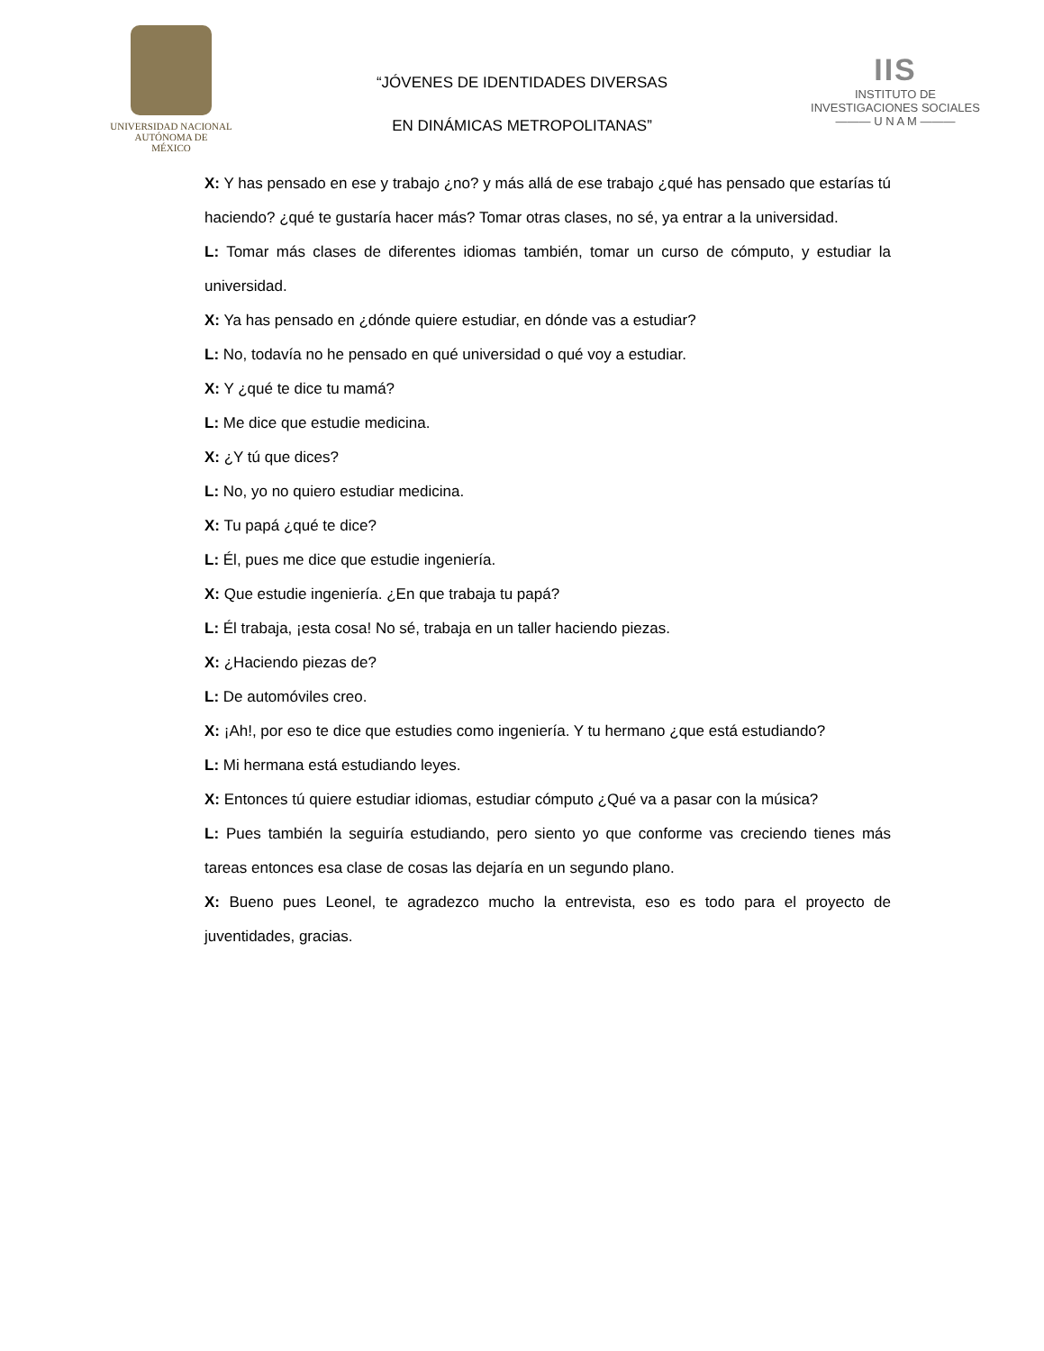UNIVERSIDAD NACIONAL
AUTÓNOMA DE
MÉXICO
“JÓVENES DE IDENTIDADES DIVERSAS
EN DINÁMICAS METROPOLITANAS”
IIS
INSTITUTO DE INVESTIGACIONES SOCIALES
——— U N A M ———
X: Y has pensado en ese y trabajo ¿no? y más allá de ese trabajo ¿qué has pensado que estarías tú haciendo? ¿qué te gustaría hacer más? Tomar otras clases, no sé, ya entrar a la universidad.
L: Tomar más clases de diferentes idiomas también, tomar un curso de cómputo, y estudiar la universidad.
X: Ya has pensado en ¿dónde quiere estudiar, en dónde vas a estudiar?
L: No, todavía no he pensado en qué universidad o qué voy a estudiar.
X: Y ¿qué te dice tu mamá?
L: Me dice que estudie medicina.
X: ¿Y tú que dices?
L: No, yo no quiero estudiar medicina.
X: Tu papá ¿qué te dice?
L: Él, pues me dice que estudie ingeniería.
X: Que estudie ingeniería. ¿En que trabaja tu papá?
L: Él trabaja, ¡esta cosa! No sé, trabaja en un taller haciendo piezas.
X: ¿Haciendo piezas de?
L: De automóviles creo.
X: ¡Ah!, por eso te dice que estudies como ingeniería. Y tu hermano ¿que está estudiando?
L: Mi hermana está estudiando leyes.
X: Entonces tú quiere estudiar idiomas, estudiar cómputo ¿Qué va a pasar con la música?
L: Pues también la seguiría estudiando, pero siento yo que conforme vas creciendo tienes más tareas entonces esa clase de cosas las dejaría en un segundo plano.
X: Bueno pues Leonel, te agradezco mucho la entrevista, eso es todo para el proyecto de juventidades, gracias.